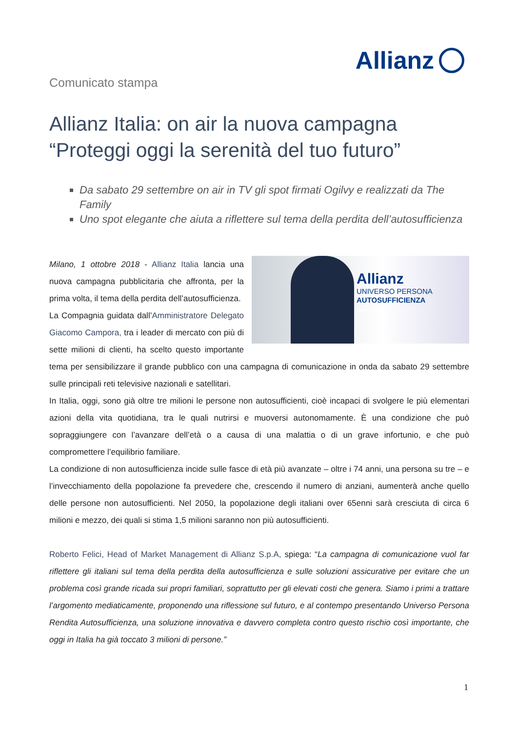Allianz
Comunicato stampa
Allianz Italia: on air la nuova campagna
“Proteggi oggi la serenità del tuo futuro”
Da sabato 29 settembre on air in TV gli spot firmati Ogilvy e realizzati da The Family
Uno spot elegante che aiuta a riflettere sul tema della perdita dell’autosufficienza
Allianz
UNIVERSO PERSONA
AUTOSUFFICIENZA
allianz.it
Milano, 1 ottobre 2018 - Allianz Italia lancia una nuova campagna pubblicitaria che affronta, per la prima volta, il tema della perdita dell’autosufficienza.
La Compagnia guidata dall’Amministratore Delegato Giacomo Campora, tra i leader di mercato con più di sette milioni di clienti, ha scelto questo importante tema per sensibilizzare il grande pubblico con una campagna di comunicazione in onda da sabato 29 settembre sulle principali reti televisive nazionali e satellitari.
In Italia, oggi, sono già oltre tre milioni le persone non autosufficienti, cioè incapaci di svolgere le più elementari azioni della vita quotidiana, tra le quali nutrirsi e muoversi autonomamente. È una condizione che può sopraggiungere con l’avanzare dell’età o a causa di una malattia o di un grave infortunio, e che può compromettere l’equilibrio familiare.
La condizione di non autosufficienza incide sulle fasce di età più avanzate – oltre i 74 anni, una persona su tre – e l’invecchiamento della popolazione fa prevedere che, crescendo il numero di anziani, aumenterà anche quello delle persone non autosufficienti. Nel 2050, la popolazione degli italiani over 65enni sarà cresciuta di circa 6 milioni e mezzo, dei quali si stima 1,5 milioni saranno non più autosufficienti.
Roberto Felici, Head of Market Management di Allianz S.p.A, spiega: “La campagna di comunicazione vuol far riflettere gli italiani sul tema della perdita della autosufficienza e sulle soluzioni assicurative per evitare che un problema così grande ricada sui propri familiari, soprattutto per gli elevati costi che genera. Siamo i primi a trattare l’argomento mediaticamente, proponendo una riflessione sul futuro, e al contempo presentando Universo Persona Rendita Autosufficienza, una soluzione innovativa e davvero completa contro questo rischio così importante, che oggi in Italia ha già toccato 3 milioni di persone.”
1